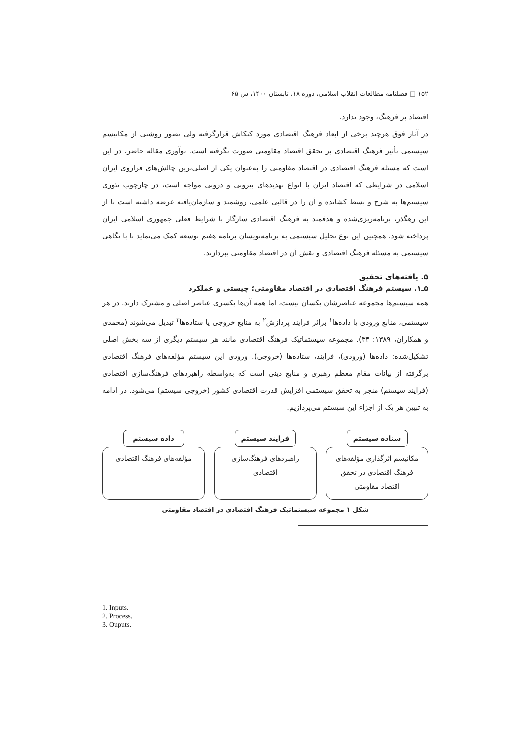۱۵۲ □ فصلنامه مطالعات انقلاب اسلامی، دوره ۱۸، تابستان ۱۴۰۰، ش ۶۵
اقتصاد بر فرهنگ، وجود ندارد.
در آثار فوق هرچند برخی از ابعاد فرهنگ اقتصادی مورد کنکاش قرارگرفته ولی تصور روشنی از مکانیسم سیستمی تأثیر فرهنگ اقتصادی بر تحقق اقتصاد مقاومتی صورت نگرفته است. نوآوری مقاله حاضر، در این است که مسئله فرهنگ اقتصادی در اقتصاد مقاومتی را به‌عنوان یکی از اصلی‌ترین چالش‌های فراروی ایران اسلامی در شرایطی که اقتصاد ایران با انواع تهدیدهای بیرونی و درونی مواجه است، در چارچوب تئوری سیستم‌ها به شرح و بسط کشانده و آن را در قالبی علمی، روشمند و سازمان‌یافته عرضه داشته است تا از این رهگذر، برنامه‌ریزی‌شده و هدفمند به فرهنگ اقتصادی سازگار با شرایط فعلی جمهوری اسلامی ایران پرداخته شود. همچنین این نوع تحلیل سیستمی به برنامه‌نویسان برنامه هفتم توسعه کمک می‌نماید تا با نگاهی سیستمی به مسئله فرهنگ اقتصادی و نقش آن در اقتصاد مقاومتی بپردازند.
۵. یافته‌های تحقیق
۵ـ۱. سیستم فرهنگ اقتصادی در اقتصاد مقاومتی؛ چیستی و عملکرد
همه سیستم‌ها مجموعه عناصرشان یکسان نیست، اما همه آن‌ها یکسری عناصر اصلی و مشترک دارند. در هر سیستمی، منابع ورودی یا داده‌ها<sup>۱</sup> براثر فرایند پردازش<sup>۲</sup> به منابع خروجی یا ستاده‌ها<sup>۳</sup> تبدیل می‌شوند (محمدی و همکاران، ۱۳۸۹: ۳۴). مجموعه سیستماتیک فرهنگ اقتصادی مانند هر سیستم دیگری از سه بخش اصلی تشکیل‌شده: داده‌ها (ورودی)، فرایند، ستاده‌ها (خروجی). ورودی این سیستم مؤلفه‌های فرهنگ اقتصادی برگرفته از بیانات مقام معظم رهبری و منابع دینی است که به‌واسطه راهبردهای فرهنگ‌سازی اقتصادی (فرایند سیستم) منجر به تحقق سیستمی افزایش قدرت اقتصادی کشور (خروجی سیستم) می‌شود. در ادامه به تبیین هر یک از اجزاء این سیستم می‌پردازیم.
ستاده سیستم
مکانیسم اثرگذاری مؤلفه‌های
فرهنگ اقتصادی در تحقق
اقتصاد مقاومتی
فرایند سیستم
راهبردهای فرهنگ‌سازی
اقتصادی
داده سیستم
مؤلفه‌های فرهنگ اقتصادی
شکل ۱ مجموعه سیستماتیک فرهنگ اقتصادی در اقتصاد مقاومتی
1. Inputs.
2. Process.
3. Ouputs.